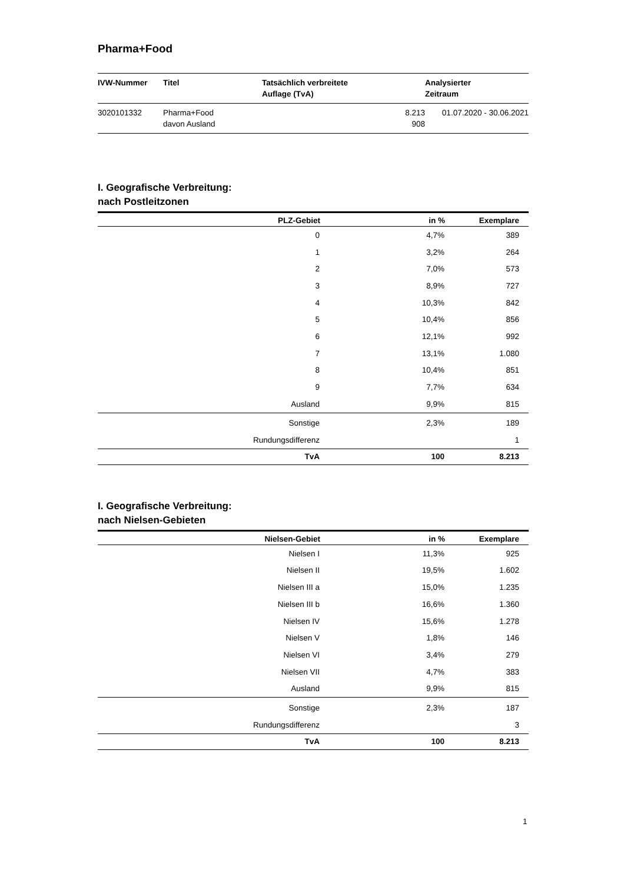Pharma+Food
| IVW-Nummer | Titel | Tatsächlich verbreitete Auflage (TvA) | Analysierter Zeitraum |
| --- | --- | --- | --- |
| 3020101332 | Pharma+Food davon Ausland | 8.213 908 | 01.07.2020 - 30.06.2021 |
I. Geografische Verbreitung:
nach Postleitzonen
| PLZ-Gebiet | in % | Exemplare |
| --- | --- | --- |
| 0 | 4,7% | 389 |
| 1 | 3,2% | 264 |
| 2 | 7,0% | 573 |
| 3 | 8,9% | 727 |
| 4 | 10,3% | 842 |
| 5 | 10,4% | 856 |
| 6 | 12,1% | 992 |
| 7 | 13,1% | 1.080 |
| 8 | 10,4% | 851 |
| 9 | 7,7% | 634 |
| Ausland | 9,9% | 815 |
| Sonstige | 2,3% | 189 |
| Rundungsdifferenz | | 1 |
| TvA | 100 | 8.213 |
I. Geografische Verbreitung:
nach Nielsen-Gebieten
| Nielsen-Gebiet | in % | Exemplare |
| --- | --- | --- |
| Nielsen I | 11,3% | 925 |
| Nielsen II | 19,5% | 1.602 |
| Nielsen III a | 15,0% | 1.235 |
| Nielsen III b | 16,6% | 1.360 |
| Nielsen IV | 15,6% | 1.278 |
| Nielsen V | 1,8% | 146 |
| Nielsen VI | 3,4% | 279 |
| Nielsen VII | 4,7% | 383 |
| Ausland | 9,9% | 815 |
| Sonstige | 2,3% | 187 |
| Rundungsdifferenz | | 3 |
| TvA | 100 | 8.213 |
1